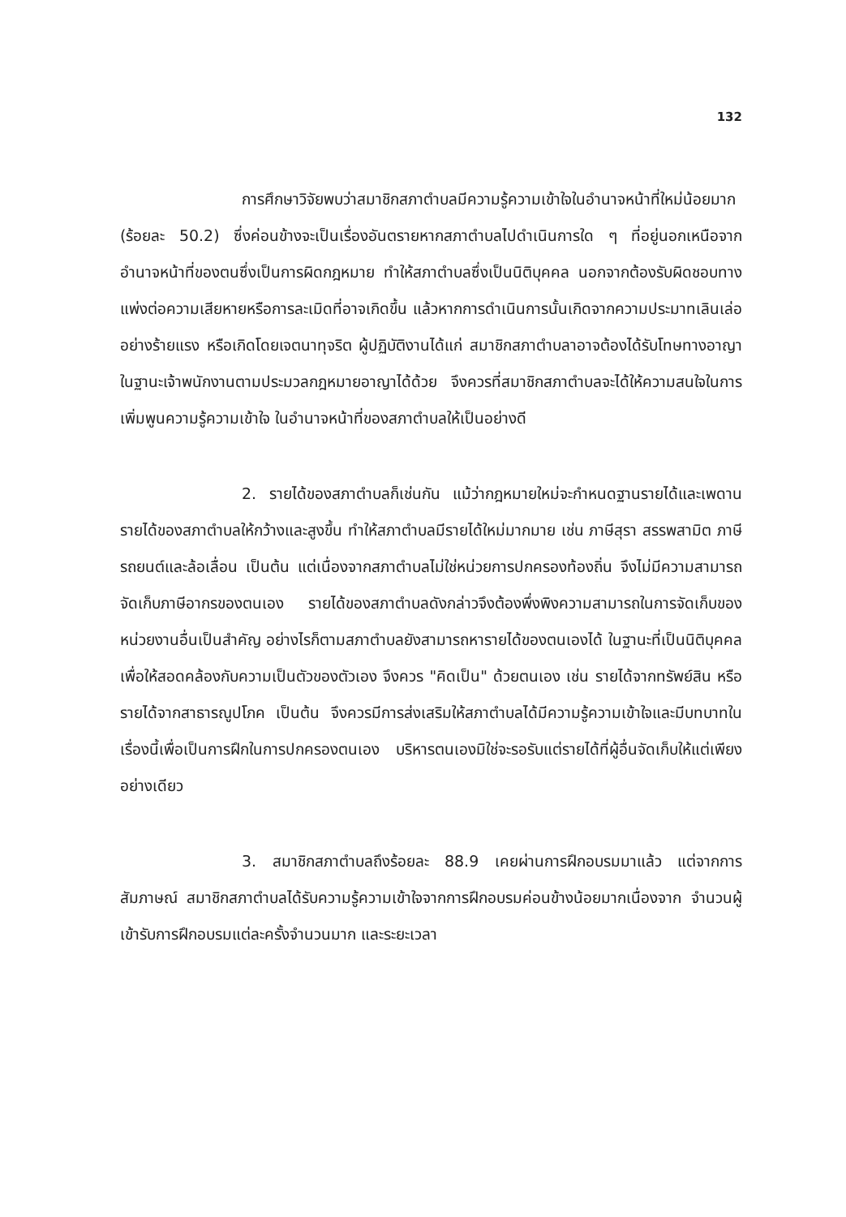132
การศึกษาวิจัยพบว่าสมาชิกสภาตำบลมีความรู้ความเข้าใจในอำนาจหน้าที่ใหม่น้อยมาก (ร้อยละ 50.2) ซึ่งค่อนข้างจะเป็นเรื่องอันตรายหากสภาตำบลไปดำเนินการใด ๆ ที่อยู่นอกเหนือจากอำนาจหน้าที่ของตนซึ่งเป็นการผิดกฎหมาย ทำให้สภาตำบลซึ่งเป็นนิติบุคคล นอกจากต้องรับผิดชอบทางแพ่งต่อความเสียหายหรือการละเมิดที่อาจเกิดขึ้น แล้วหากการดำเนินการนั้นเกิดจากความประมาทเลินเล่ออย่างร้ายแรง หรือเกิดโดยเจตนาทุจริต ผู้ปฏิบัติงานได้แก่ สมาชิกสภาตำบลาอาจต้องได้รับโทษทางอาญา ในฐานะเจ้าพนักงานตามประมวลกฎหมายอาญาได้ด้วย จึงควรที่สมาชิกสภาตำบลจะได้ให้ความสนใจในการเพิ่มพูนความรู้ความเข้าใจ ในอำนาจหน้าที่ของสภาตำบลให้เป็นอย่างดี
2. รายได้ของสภาตำบลก็เช่นกัน แม้ว่ากฎหมายใหม่จะกำหนดฐานรายได้และเพดานรายได้ของสภาตำบลให้กว้างและสูงขึ้น ทำให้สภาตำบลมีรายได้ใหม่มากมาย เช่น ภาษีสุรา สรรพสามิต ภาษีรถยนต์และล้อเลื่อน เป็นต้น แต่เนื่องจากสภาตำบลไม่ใช่หน่วยการปกครองท้องถิ่น จึงไม่มีความสามารถจัดเก็บภาษีอากรของตนเอง รายได้ของสภาตำบลดังกล่าวจึงต้องพึ่งพิงความสามารถในการจัดเก็บของหน่วยงานอื่นเป็นสำคัญ อย่างไรก็ตามสภาตำบลยังสามารถหารายได้ของตนเองได้ ในฐานะที่เป็นนิติบุคคลเพื่อให้สอดคล้องกับความเป็นตัวของตัวเอง จึงควร "คิดเป็น" ด้วยตนเอง เช่น รายได้จากทรัพย์สิน หรือรายได้จากสาธารณูปโภค เป็นต้น จึงควรมีการส่งเสริมให้สภาตำบลได้มีความรู้ความเข้าใจและมีบทบาทในเรื่องนี้เพื่อเป็นการฝึกในการปกครองตนเอง บริหารตนเองมิใช่จะรอรับแต่รายได้ที่ผู้อื่นจัดเก็บให้แต่เพียงอย่างเดียว
3. สมาชิกสภาตำบลถึงร้อยละ 88.9 เคยผ่านการฝึกอบรมมาแล้ว แต่จากการสัมภาษณ์ สมาชิกสภาตำบลได้รับความรู้ความเข้าใจจากการฝึกอบรมค่อนข้างน้อยมากเนื่องจาก จำนวนผู้เข้ารับการฝึกอบรมแต่ละครั้งจำนวนมาก และระยะเวลา